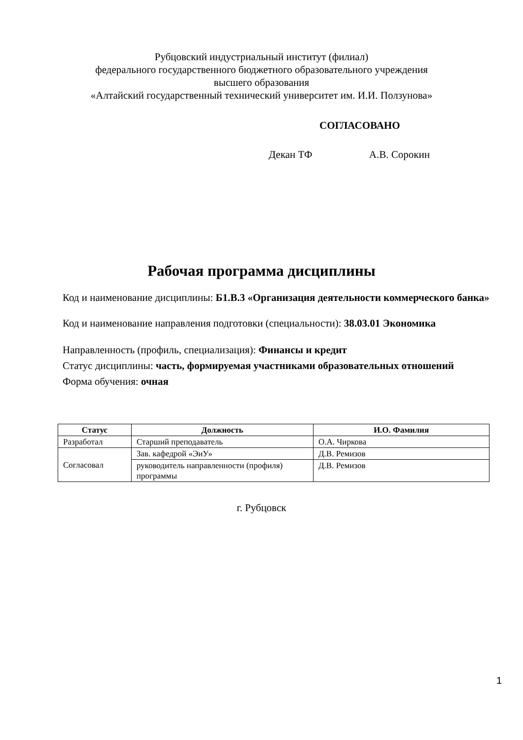Рубцовский индустриальный институт (филиал)
федерального государственного бюджетного образовательного учреждения
высшего образования
«Алтайский государственный технический университет им. И.И. Ползунова»
СОГЛАСОВАНО
Декан ТФ А.В. Сорокин
Рабочая программа дисциплины
Код и наименование дисциплины: Б1.В.3 «Организация деятельности коммерческого банка»
Код и наименование направления подготовки (специальности): 38.03.01 Экономика
Направленность (профиль, специализация): Финансы и кредит
Статус дисциплины: часть, формируемая участниками образовательных отношений
Форма обучения: очная
| Статус | Должность | И.О. Фамилия |
| --- | --- | --- |
| Разработал | Старший преподаватель | О.А. Чиркова |
| Согласовал | Зав. кафедрой «ЭиУ» | Д.В. Ремизов |
| | руководитель направленности (профиля) программы | Д.В. Ремизов |
г. Рубцовск
1